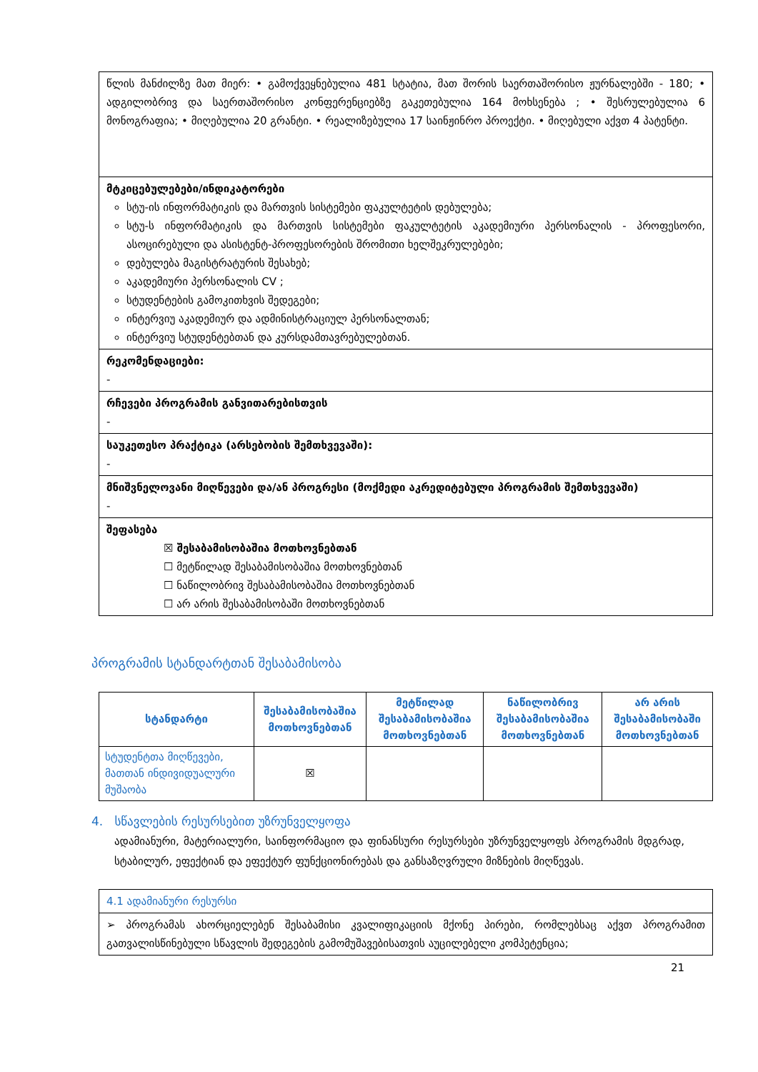| წლის მანძილზე მათ მიერ: • გამოქვეყნებულია 481 სტატია, მათ შორის საერთაშორისო ჟურნალებში - 180; • ადგილობრივ და საერთაშორისო კონფერენციებზე გაკეთებულია 164 მოხსენება ; • შესრულებულია 6 მონოგრაფია; • მიღებულია 20 გრანტი. • რეალიზებულია 17 საინჟინრო პროექტი. • მიღებული აქვთ 4 პატენტი. |
| მტკიცებულებები/ინდიკატორები სტუ-ის ინფორმატიკის და მართვის სისტემები ფაკულტეტის დებულება; სტუ-ს ინფორმატიკის და მართვის სისტემები ფაკულტეტის აკადემიური პერსონალის - პროფესორი, ასოცირებული და ასისტენტ-პროფესორების შრომითი ხელშეკრულებები; დებულება მაგისტრატურის შესახებ; აკადემიური პერსონალის CV ; სტუდენტების გამოკითხვის შედეგები; ინტერვიუ აკადემიურ და ადმინისტრაციულ პერსონალთან; ინტერვიუ სტუდენტებთან და კურსდამთავრებულებთან. |
| რეკომენდაციები: - |
| რჩევები პროგრამის განვითარებისთვის - |
| საუკეთესო პრაქტიკა (არსებობის შემთხვევაში): - |
| მნიშვნელოვანი მიღწევები და/ან პროგრესი (მოქმედი აკრედიტებული პროგრამის შემთხვევაში) - |
| შეფასება ☒ შესაბამისობაშია მოთხოვნებთან ☐ მეტწილად შესაბამისობაშია მოთხოვნებთან ☐ ნაწილობრივ შესაბამისობაშია მოთხოვნებთან ☐ არ არის შესაბამისობაში მოთხოვნებთან |
პროგრამის სტანდარტთან შესაბამისობა
| სტანდარტი | შესაბამისობაშია მოთხოვნებთან | მეტწილად შესაბამისობაშია მოთხოვნებთან | ნაწილობრივ შესაბამისობაშია მოთხოვნებთან | არ არის შესაბამისობაში მოთხოვნებთან |
| --- | --- | --- | --- | --- |
| სტუდენტთა მიღწევები, მათთან ინდივიდუალური მუშაობა | ☒ | | | |
4. სწავლების რესურსებით უზრუნველყოფა
ადამიანური, მატერიალური, საინფორმაციო და ფინანსური რესურსები უზრუნველყოფს პროგრამის მდგრად, სტაბილურ, ეფექტიან და ეფექტურ ფუნქციონირებას და განსაზღვრული მიზნების მიღწევას.
| 4.1 ადამიანური რესურსი |
| ➢ პროგრამას ახორციელებენ შესაბამისი კვალიფიკაციის მქონე პირები, რომლებსაც აქვთ პროგრამით გათვალისწინებული სწავლის შედეგების გამომუშავებისათვის აუცილებელი კომპეტენცია; |
21